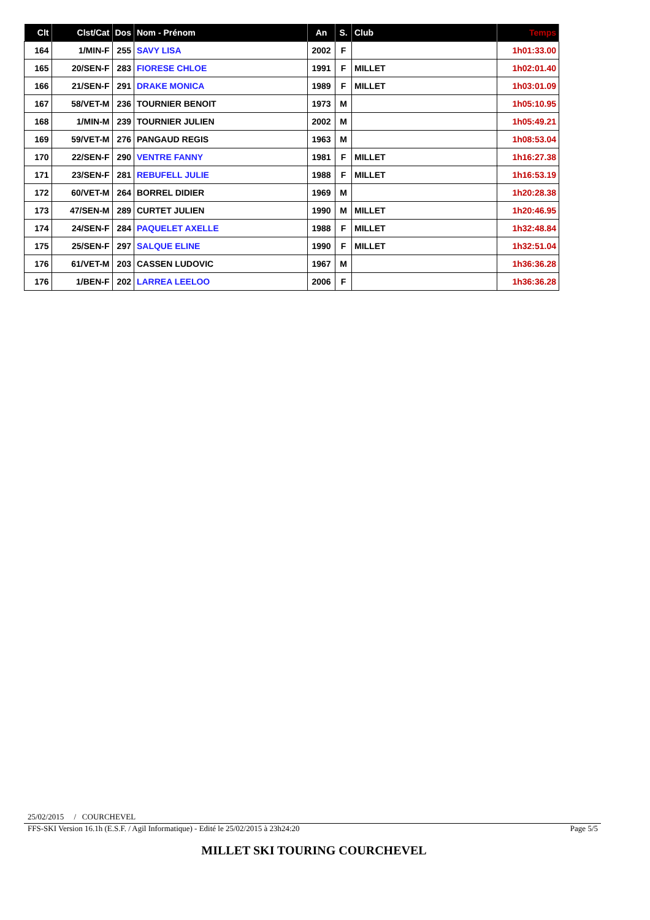| Clt | Clst/Cat | Dos | Nom - Prénom | An | S. | Club | Temps |
| --- | --- | --- | --- | --- | --- | --- | --- |
| 164 | 1/MIN-F | 255 | SAVY LISA | 2002 | F | | 1h01:33.00 |
| 165 | 20/SEN-F | 283 | FIORESE CHLOE | 1991 | F | MILLET | 1h02:01.40 |
| 166 | 21/SEN-F | 291 | DRAKE MONICA | 1989 | F | MILLET | 1h03:01.09 |
| 167 | 58/VET-M | 236 | TOURNIER BENOIT | 1973 | M | | 1h05:10.95 |
| 168 | 1/MIN-M | 239 | TOURNIER JULIEN | 2002 | M | | 1h05:49.21 |
| 169 | 59/VET-M | 276 | PANGAUD REGIS | 1963 | M | | 1h08:53.04 |
| 170 | 22/SEN-F | 290 | VENTRE FANNY | 1981 | F | MILLET | 1h16:27.38 |
| 171 | 23/SEN-F | 281 | REBUFELL JULIE | 1988 | F | MILLET | 1h16:53.19 |
| 172 | 60/VET-M | 264 | BORREL DIDIER | 1969 | M | | 1h20:28.38 |
| 173 | 47/SEN-M | 289 | CURTET JULIEN | 1990 | M | MILLET | 1h20:46.95 |
| 174 | 24/SEN-F | 284 | PAQUELET AXELLE | 1988 | F | MILLET | 1h32:48.84 |
| 175 | 25/SEN-F | 297 | SALQUE ELINE | 1990 | F | MILLET | 1h32:51.04 |
| 176 | 61/VET-M | 203 | CASSEN LUDOVIC | 1967 | M | | 1h36:36.28 |
| 176 | 1/BEN-F | 202 | LARREA LEELOO | 2006 | F | | 1h36:36.28 |
25/02/2015 / COURCHEVEL
FFS-SKI Version 16.1h (E.S.F. / Agil Informatique) - Edité le 25/02/2015 à 23h24:20 Page 5/5
MILLET SKI TOURING COURCHEVEL